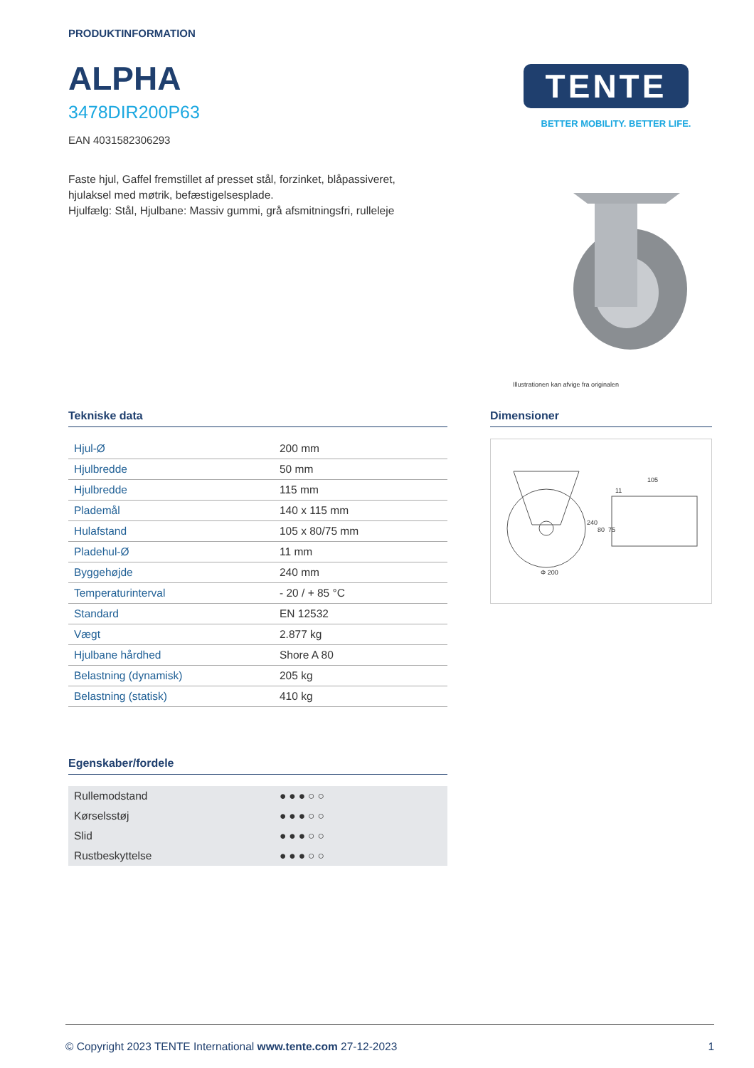PRODUKTINFORMATION
ALPHA
3478DIR200P63
EAN 4031582306293
Faste hjul, Gaffel fremstillet af presset stål, forzinket, blåpassiveret,
hjulaksel med møtrik, befæstigelsesplade.
Hjulfælg: Stål, Hjulbane: Massiv gummi, grå afsmitningsfri, rulleleje
TENTE
BETTER MOBILITY. BETTER LIFE.
Illustrationen kan afvige fra originalen
Tekniske data
| Hjul-Ø | 200 mm |
| Hjulbredde | 50 mm |
| Hjulbredde | 115 mm |
| Plademål | 140 x 115 mm |
| Hulafstand | 105 x 80/75 mm |
| Pladehul-Ø | 11 mm |
| Byggehøjde | 240 mm |
| Temperaturinterval | - 20 / + 85 °C |
| Standard | EN 12532 |
| Vægt | 2.877 kg |
| Hjulbane hårdhed | Shore A 80 |
| Belastning (dynamisk) | 205 kg |
| Belastning (statisk) | 410 kg |
Egenskaber/fordele
| Rullemodstand | ●●●○○ |
| Kørselsstøj | ●●●○○ |
| Slid | ●●●○○ |
| Rustbeskyttelse | ●●●○○ |
Dimensioner
Φ 200
240
80
75
105
11
© Copyright 2023 TENTE International www.tente.com 27-12-2023 1